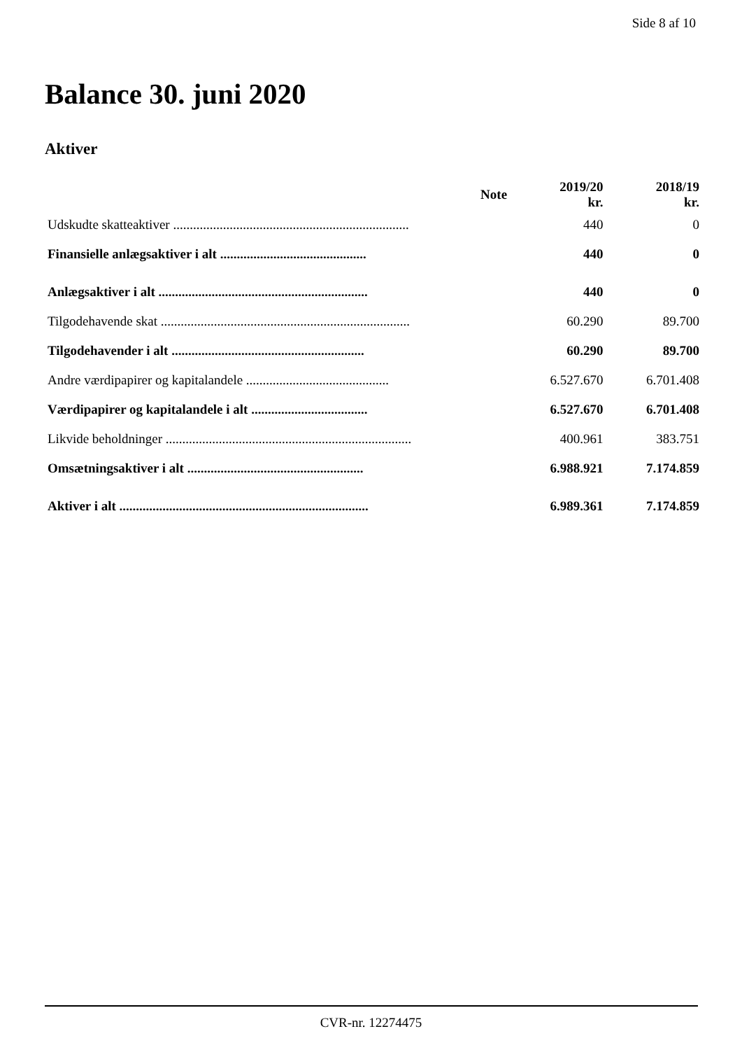Side 8 af 10
Balance 30. juni 2020
Aktiver
| | Note | 2019/20 kr. | 2018/19 kr. |
| --- | --- | --- | --- |
| Udskudte skatteaktiver ....................................................................... | | 440 | 0 |
| Finansielle anlægsaktiver i alt ............................................ | | 440 | 0 |
| Anlægsaktiver i alt ............................................................... | | 440 | 0 |
| Tilgodehavende skat ........................................................................... | | 60.290 | 89.700 |
| Tilgodehavender i alt .......................................................... | | 60.290 | 89.700 |
| Andre værdipapirer og kapitalandele ........................................... | | 6.527.670 | 6.701.408 |
| Værdipapirer og kapitalandele i alt ................................... | | 6.527.670 | 6.701.408 |
| Likvide beholdninger .......................................................................... | | 400.961 | 383.751 |
| Omsætningsaktiver i alt ..................................................... | | 6.988.921 | 7.174.859 |
| Aktiver i alt ........................................................................... | | 6.989.361 | 7.174.859 |
CVR-nr. 12274475